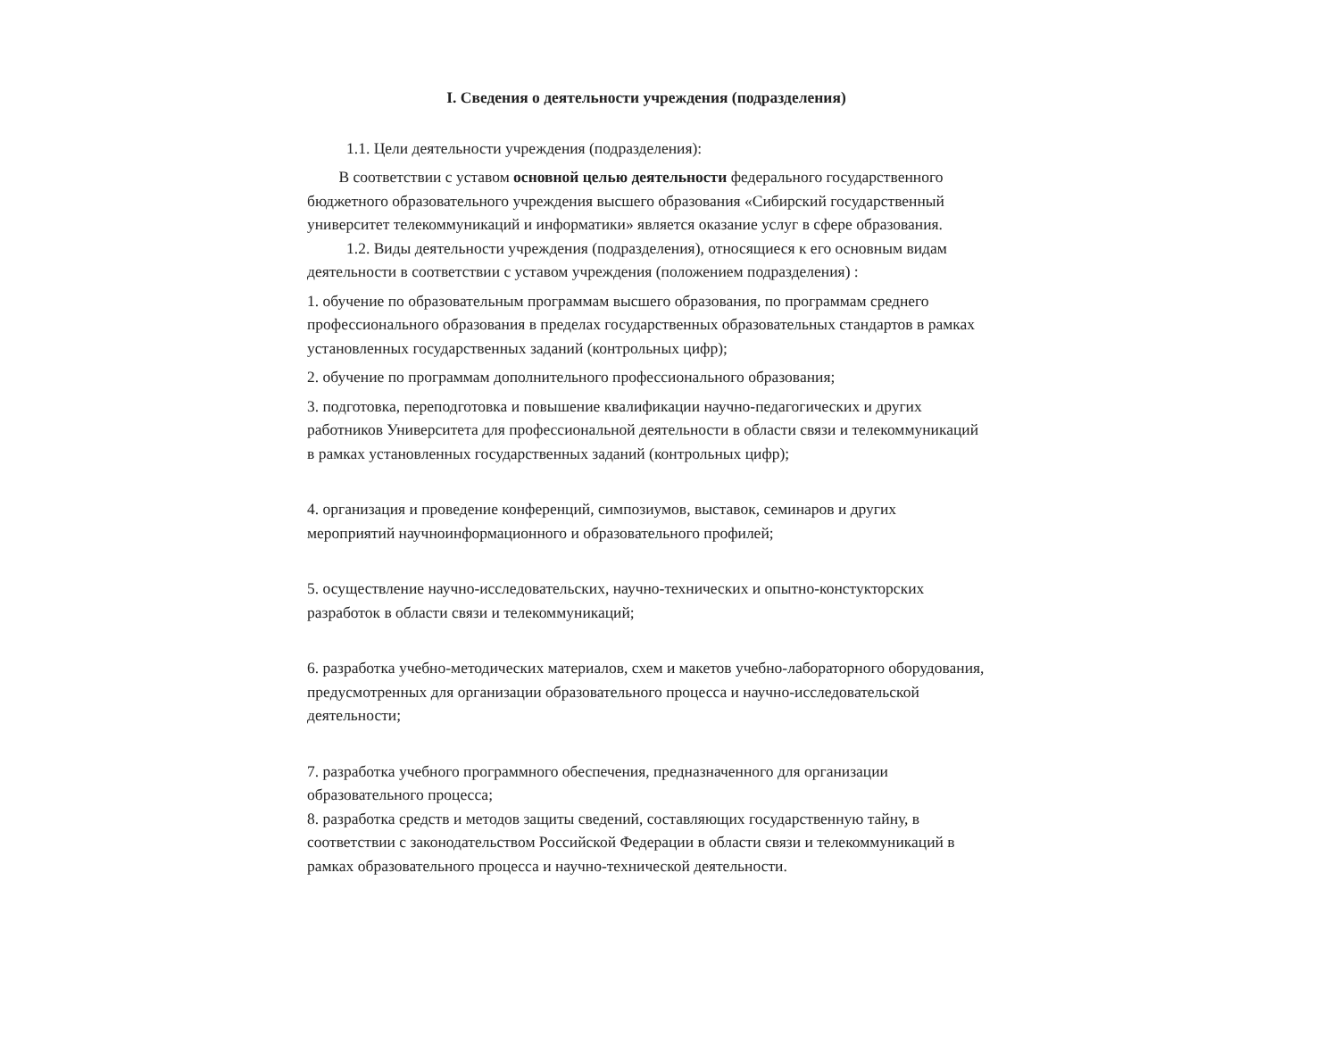I. Сведения о деятельности учреждения (подразделения)
1.1. Цели деятельности учреждения (подразделения):
В соответствии с уставом основной целью деятельности федерального государственного бюджетного образовательного учреждения высшего образования «Сибирский государственный университет телекоммуникаций и информатики» является оказание услуг в сфере образования.
1.2. Виды деятельности учреждения (подразделения), относящиеся к его основным видам
деятельности в соответствии с уставом учреждения (положением подразделения) :
1. обучение по образовательным программам высшего образования, по программам среднего профессионального образования в пределах государственных образовательных стандартов в рамках установленных государственных заданий (контрольных цифр);
2. обучение по программам дополнительного профессионального образования;
3. подготовка, переподготовка и повышение квалификации научно-педагогических и других работников Университета для профессиональной деятельности в области связи и телекоммуникаций в рамках установленных государственных заданий (контрольных цифр);
4. организация и проведение конференций, симпозиумов, выставок, семинаров и других мероприятий научноинформационного и образовательного профилей;
5. осуществление научно-исследовательских, научно-технических и опытно-констукторских разработок в области связи и телекоммуникаций;
6. разработка учебно-методических материалов, схем и макетов учебно-лабораторного оборудования, предусмотренных для организации образовательного процесса и научно-исследовательской деятельности;
7. разработка учебного программного обеспечения, предназначенного для организации образовательного процесса;
8. разработка средств и методов защиты сведений, составляющих государственную тайну, в соответствии с законодательством Российской Федерации в области связи и телекоммуникаций в рамках образовательного процесса и научно-технической деятельности.